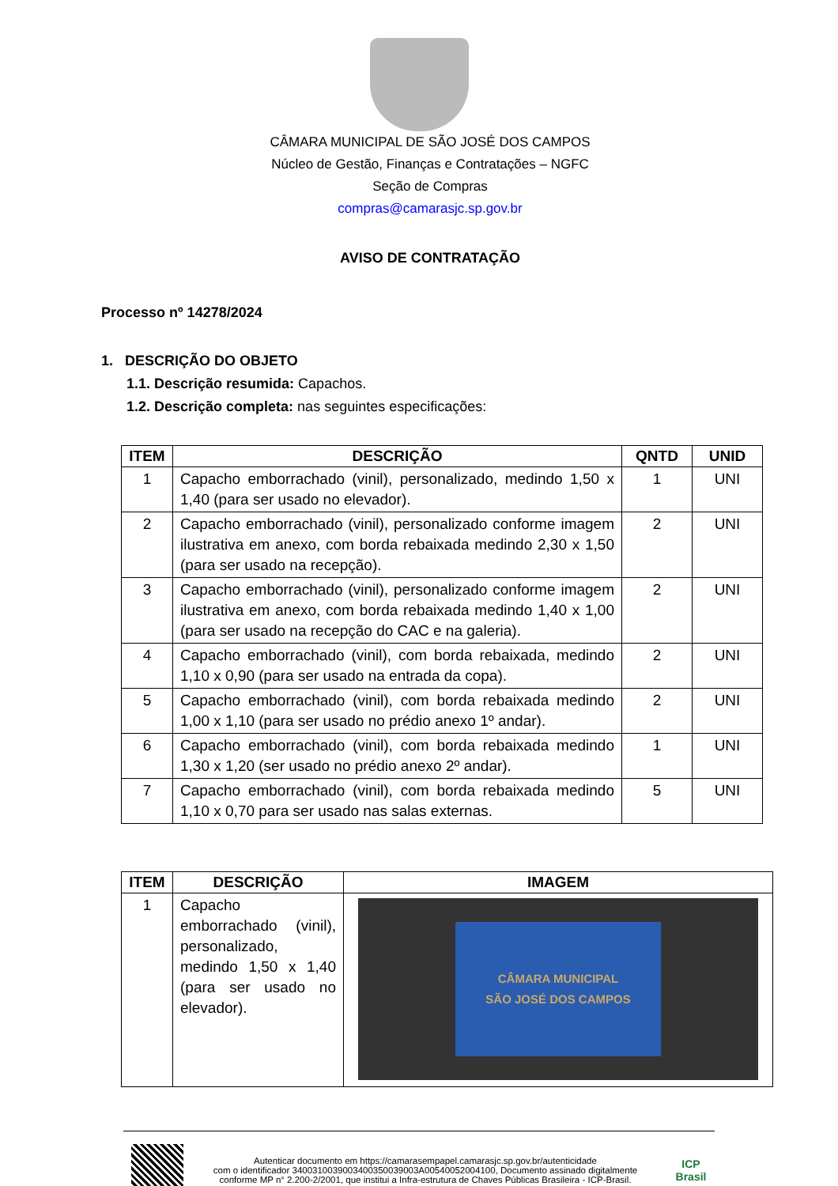CÂMARA MUNICIPAL DE SÃO JOSÉ DOS CAMPOS
Núcleo de Gestão, Finanças e Contratações – NGFC
Seção de Compras
compras@camarasjc.sp.gov.br
AVISO DE CONTRATAÇÃO
Processo nº 14278/2024
1. DESCRIÇÃO DO OBJETO
1.1. Descrição resumida: Capachos.
1.2. Descrição completa: nas seguintes especificações:
| ITEM | DESCRIÇÃO | QNTD | UNID |
| --- | --- | --- | --- |
| 1 | Capacho emborrachado (vinil), personalizado, medindo 1,50 x 1,40 (para ser usado no elevador). | 1 | UNI |
| 2 | Capacho emborrachado (vinil), personalizado conforme imagem ilustrativa em anexo, com borda rebaixada medindo 2,30 x 1,50 (para ser usado na recepção). | 2 | UNI |
| 3 | Capacho emborrachado (vinil), personalizado conforme imagem ilustrativa em anexo, com borda rebaixada medindo 1,40 x 1,00 (para ser usado na recepção do CAC e na galeria). | 2 | UNI |
| 4 | Capacho emborrachado (vinil), com borda rebaixada, medindo 1,10 x 0,90 (para ser usado na entrada da copa). | 2 | UNI |
| 5 | Capacho emborrachado (vinil), com borda rebaixada medindo 1,00 x 1,10 (para ser usado no prédio anexo 1º andar). | 2 | UNI |
| 6 | Capacho emborrachado (vinil), com borda rebaixada medindo 1,30 x 1,20 (ser usado no prédio anexo 2º andar). | 1 | UNI |
| 7 | Capacho emborrachado (vinil), com borda rebaixada medindo 1,10 x 0,70 para ser usado nas salas externas. | 5 | UNI |
| ITEM | DESCRIÇÃO | IMAGEM |
| --- | --- | --- |
| 1 | Capacho emborrachado (vinil), personalizado, medindo 1,50 x 1,40 (para ser usado no elevador). | CÂMARA MUNICIPAL SÃO JOSÉ DOS CAMPOS |
Autenticar documento em https://camarasempapel.camarasjc.sp.gov.br/autenticidade
com o identificador 3400310039003400350039003A00540052004100, Documento assinado digitalmente conforme MP n° 2.200-2/2001, que institui a Infra-estrutura de Chaves Públicas Brasileira - ICP-Brasil.
ICP Brasil